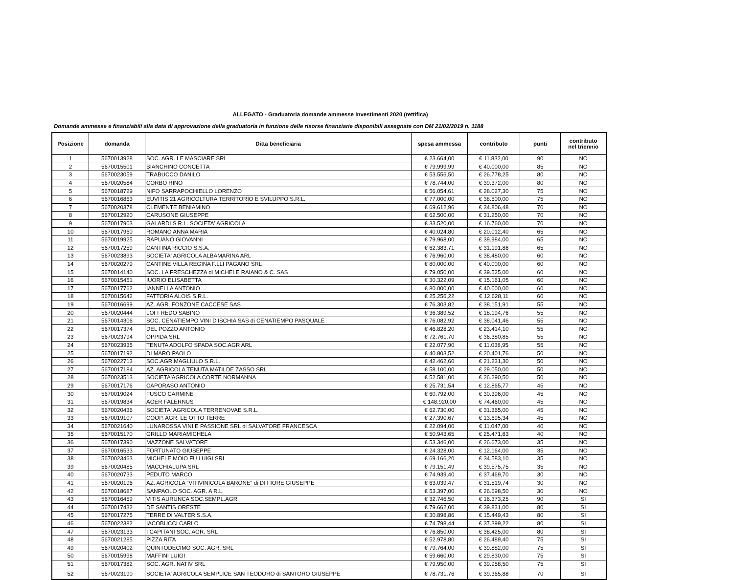ALLEGATO - Graduatoria domande ammesse Investimenti 2020 (rettifica)
Domande ammesse e finanziabili alla data di approvazione della graduatoria in funzione delle risorse finanziarie disponibili assegnate con DM 21/02/2019 n. 1188
| Posizione | domanda | Ditta beneficiaria | spesa ammessa | contributo | punti | contributo nel triennio |
| --- | --- | --- | --- | --- | --- | --- |
| 1 | 5670013928 | SOC. AGR. LE MASCIARE SRL | € 23.664,00 | € 11.832,00 | 90 | NO |
| 2 | 5670015501 | BIANCHINO CONCETTA | € 79.999,99 | € 40.000,00 | 85 | NO |
| 3 | 5670023059 | TRABUCCO DANILO | € 53.556,50 | € 26.778,25 | 80 | NO |
| 4 | 5670020584 | CORBO RINO | € 78.744,00 | € 39.372,00 | 80 | NO |
| 5 | 5670018729 | NIFO SARRAPOCHIELLO LORENZO | € 56.054,61 | € 28.027,30 | 75 | NO |
| 6 | 5670016863 | EUVITIS 21 AGRICOLTURA TERRITORIO E SVILUPPO S.R.L. | € 77.000,00 | € 38.500,00 | 75 | NO |
| 7 | 5670020378 | CLEMENTE BENIAMINO | € 69.612,96 | € 34.806,48 | 70 | NO |
| 8 | 5670012920 | CARUSONE GIUSEPPE | € 62.500,00 | € 31.250,00 | 70 | NO |
| 9 | 5670017903 | GALARDI S.R.L. SOCIETA' AGRICOLA | € 33.520,00 | € 16.760,00 | 70 | NO |
| 10 | 5670017960 | ROMANO ANNA MARIA | € 40.024,80 | € 20.012,40 | 65 | NO |
| 11 | 5670019925 | RAPUANO GIOVANNI | € 79.968,00 | € 39.984,00 | 65 | NO |
| 12 | 5670017259 | CANTINA RICCIO S.S.A. | € 62.383,71 | € 31.191,86 | 65 | NO |
| 13 | 5670023893 | SOCIETA' AGRICOLA ALBAMARINA ARL | € 76.960,00 | € 38.480,00 | 60 | NO |
| 14 | 5670020279 | CANTINE VILLA REGINA F.LLI PAGANO SRL | € 80.000,00 | € 40.000,00 | 60 | NO |
| 15 | 5670014140 | SOC. LA FRESCHEZZA di MICHELE RAIANO & C. SAS | € 79.050,00 | € 39.525,00 | 60 | NO |
| 16 | 5670015451 | IUORIO ELISABETTA | € 30.322,09 | € 15.161,05 | 60 | NO |
| 17 | 5670017762 | IANNELLA ANTONIO | € 80.000,00 | € 40.000,00 | 60 | NO |
| 18 | 5670015642 | FATTORIA ALOIS S.R.L. | € 25.256,22 | € 12.628,11 | 60 | NO |
| 19 | 5670016699 | AZ. AGR. FONZONE CACCESE SAS | € 76.303,82 | € 38.151,91 | 55 | NO |
| 20 | 5670020444 | LOFFREDO SABINO | € 36.389,52 | € 18.194,76 | 55 | NO |
| 21 | 5670014306 | SOC. CENATIEMPO VINI D'ISCHIA SAS di CENATIEMPO PASQUALE | € 76.082,92 | € 38.041,46 | 55 | NO |
| 22 | 5670017374 | DEL POZZO ANTONIO | € 46.828,20 | € 23.414,10 | 55 | NO |
| 23 | 5670023794 | OPPIDA SRL | € 72.761,70 | € 36.380,85 | 55 | NO |
| 24 | 5670023935 | TENUTA ADOLFO SPADA SOC.AGR ARL | € 22.077,90 | € 11.038,95 | 55 | NO |
| 25 | 5670017192 | DI MARO PAOLO | € 40.803,52 | € 20.401,76 | 50 | NO |
| 26 | 5670022713 | SOC.AGR.MAGLIULO S.R.L. | € 42.462,60 | € 21.231,30 | 50 | NO |
| 27 | 5670017184 | AZ. AGRICOLA TENUTA MATILDE ZASSO SRL | € 58.100,00 | € 29.050,00 | 50 | NO |
| 28 | 5670023513 | SOCIETA'AGRICOLA CORTE NORMANNA | € 52.581,00 | € 26.290,50 | 50 | NO |
| 29 | 5670017176 | CAPORASO ANTONIO | € 25.731,54 | € 12.865,77 | 45 | NO |
| 30 | 5670019024 | FUSCO CARMINE | € 60.792,00 | € 30.396,00 | 45 | NO |
| 31 | 5670019834 | AGER FALERNUS | € 148.920,00 | € 74.460,00 | 45 | NO |
| 32 | 5670020436 | SOCIETA' AGRICOLA TERRENOVAE S.R.L. | € 62.730,00 | € 31.365,00 | 45 | NO |
| 33 | 5670019107 | COOP. AGR. LE OTTO TERRE | € 27.390,67 | € 13.695,34 | 45 | NO |
| 34 | 5670021640 | LUNAROSSA VINI E PASSIONE SRL di SALVATORE FRANCESCA | € 22.094,00 | € 11.047,00 | 40 | NO |
| 35 | 5670015170 | GRILLO MARIAMICHELA | € 50.943,65 | € 25.471,83 | 40 | NO |
| 36 | 5670017390 | MAZZONE SALVATORE | € 53.346,00 | € 26.673,00 | 35 | NO |
| 37 | 5670016533 | FORTUNATO GIUSEPPE | € 24.328,00 | € 12.164,00 | 35 | NO |
| 38 | 5670023463 | MICHELE MOIO FU LUIGI SRL | € 69.166,20 | € 34.583,10 | 35 | NO |
| 39 | 5670020485 | MACCHIALUPA SRL | € 79.151,49 | € 39.575,75 | 35 | NO |
| 40 | 5670020733 | PEDUTO MARCO | € 74.939,40 | € 37.469,70 | 30 | NO |
| 41 | 5670020196 | AZ. AGRICOLA "VITIVINICOLA BARONE" di DI FIORE GIUSEPPE | € 63.039,47 | € 31.519,74 | 30 | NO |
| 42 | 5670018687 | SANPAOLO SOC. AGR. A R.L. | € 53.397,00 | € 26.698,50 | 30 | NO |
| 43 | 5670016459 | VITIS AURUNCA SOC.SEMPL.AGR | € 32.746,50 | € 16.373,25 | 90 | SI |
| 44 | 5670017432 | DE SANTIS ORESTE | € 79.662,00 | € 39.831,00 | 80 | SI |
| 45 | 5670017275 | TERRE DI VALTER S.S.A. | € 30.898,86 | € 15.449,43 | 80 | SI |
| 46 | 5670022382 | IACOBUCCI CARLO | € 74.798,44 | € 37.399,22 | 80 | SI |
| 47 | 5670023133 | I CAPITANI SOC. AGR. SRL | € 76.850,00 | € 38.425,00 | 80 | SI |
| 48 | 5670021285 | PIZZA RITA | € 52.978,80 | € 26.489,40 | 75 | SI |
| 49 | 5670020402 | QUINTODECIMO SOC. AGR. SRL | € 79.764,00 | € 39.882,00 | 75 | SI |
| 50 | 5670015998 | MAFFINI LUIGI | € 59.660,00 | € 29.830,00 | 75 | SI |
| 51 | 5670017382 | SOC. AGR. NATIV SRL | € 79.950,00 | € 39.958,50 | 75 | SI |
| 52 | 5670023190 | SOCIETA' AGRICOLA SEMPLICE SAN TEODORO di SANTORO GIUSEPPE | € 78.731,76 | € 39.365,88 | 70 | SI |